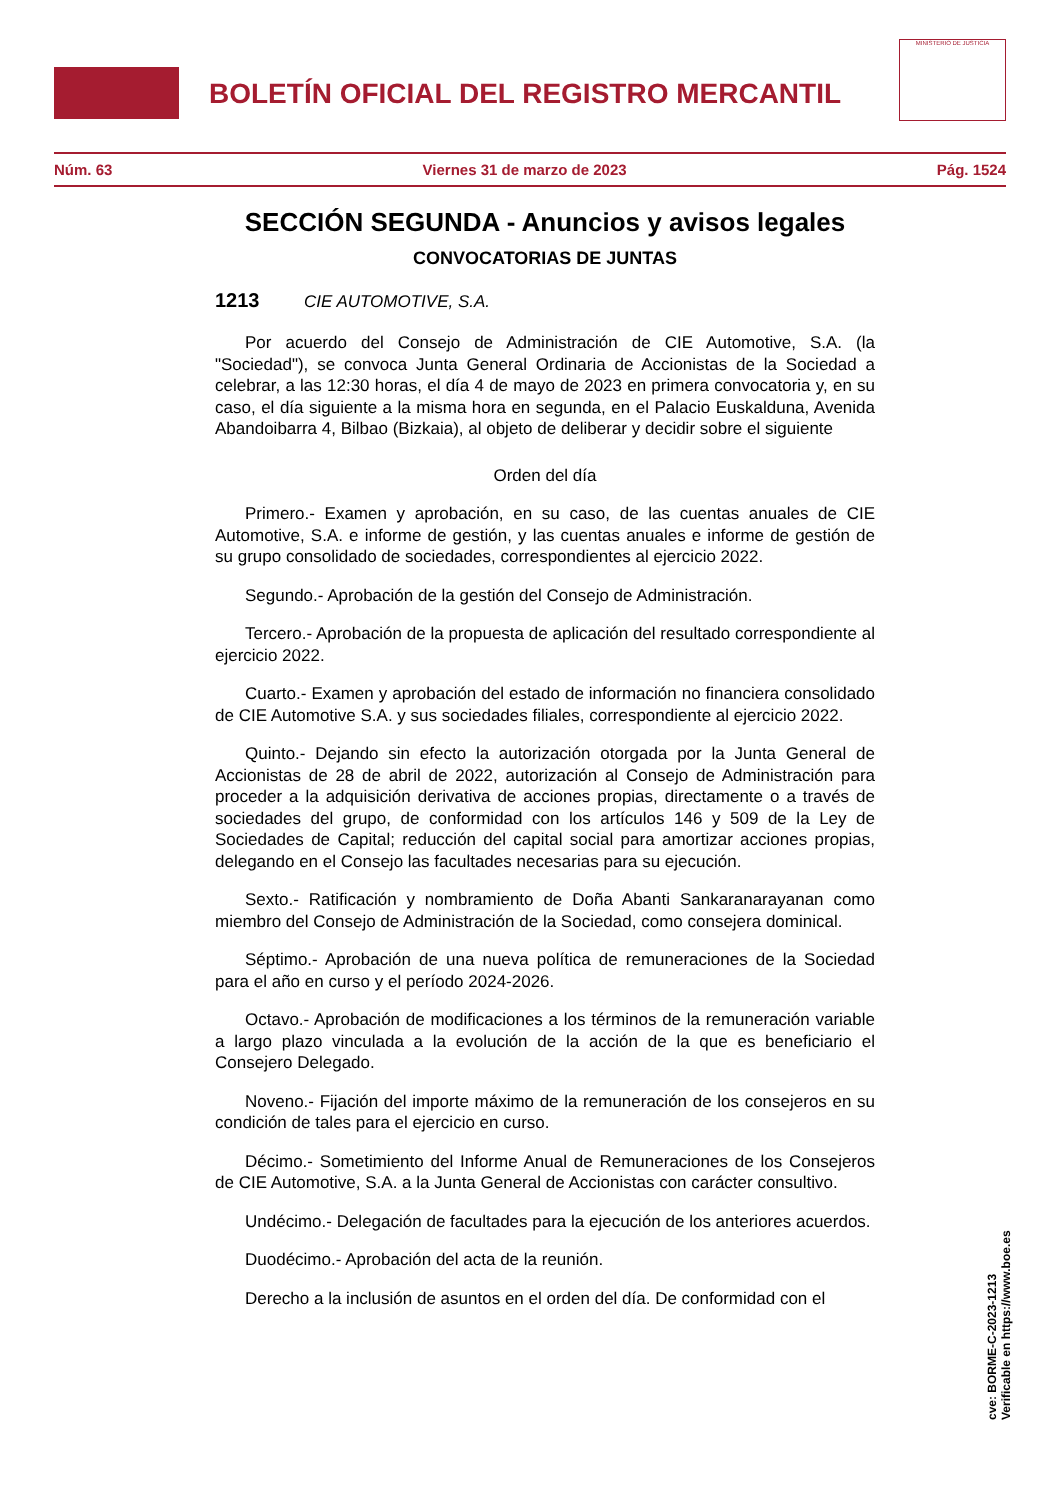BOLETÍN OFICIAL DEL REGISTRO MERCANTIL
MINISTERIO DE JUSTICIA
Núm. 63 Viernes 31 de marzo de 2023 Pág. 1524
SECCIÓN SEGUNDA - Anuncios y avisos legales
CONVOCATORIAS DE JUNTAS
1213 CIE AUTOMOTIVE, S.A.
Por acuerdo del Consejo de Administración de CIE Automotive, S.A. (la "Sociedad"), se convoca Junta General Ordinaria de Accionistas de la Sociedad a celebrar, a las 12:30 horas, el día 4 de mayo de 2023 en primera convocatoria y, en su caso, el día siguiente a la misma hora en segunda, en el Palacio Euskalduna, Avenida Abandoibarra 4, Bilbao (Bizkaia), al objeto de deliberar y decidir sobre el siguiente
Orden del día
Primero.- Examen y aprobación, en su caso, de las cuentas anuales de CIE Automotive, S.A. e informe de gestión, y las cuentas anuales e informe de gestión de su grupo consolidado de sociedades, correspondientes al ejercicio 2022.
Segundo.- Aprobación de la gestión del Consejo de Administración.
Tercero.- Aprobación de la propuesta de aplicación del resultado correspondiente al ejercicio 2022.
Cuarto.- Examen y aprobación del estado de información no financiera consolidado de CIE Automotive S.A. y sus sociedades filiales, correspondiente al ejercicio 2022.
Quinto.- Dejando sin efecto la autorización otorgada por la Junta General de Accionistas de 28 de abril de 2022, autorización al Consejo de Administración para proceder a la adquisición derivativa de acciones propias, directamente o a través de sociedades del grupo, de conformidad con los artículos 146 y 509 de la Ley de Sociedades de Capital; reducción del capital social para amortizar acciones propias, delegando en el Consejo las facultades necesarias para su ejecución.
Sexto.- Ratificación y nombramiento de Doña Abanti Sankaranarayanan como miembro del Consejo de Administración de la Sociedad, como consejera dominical.
Séptimo.- Aprobación de una nueva política de remuneraciones de la Sociedad para el año en curso y el período 2024-2026.
Octavo.- Aprobación de modificaciones a los términos de la remuneración variable a largo plazo vinculada a la evolución de la acción de la que es beneficiario el Consejero Delegado.
Noveno.- Fijación del importe máximo de la remuneración de los consejeros en su condición de tales para el ejercicio en curso.
Décimo.- Sometimiento del Informe Anual de Remuneraciones de los Consejeros de CIE Automotive, S.A. a la Junta General de Accionistas con carácter consultivo.
Undécimo.- Delegación de facultades para la ejecución de los anteriores acuerdos.
Duodécimo.- Aprobación del acta de la reunión.
Derecho a la inclusión de asuntos en el orden del día. De conformidad con el
cve: BORME-C-2023-1213
Verificable en https://www.boe.es